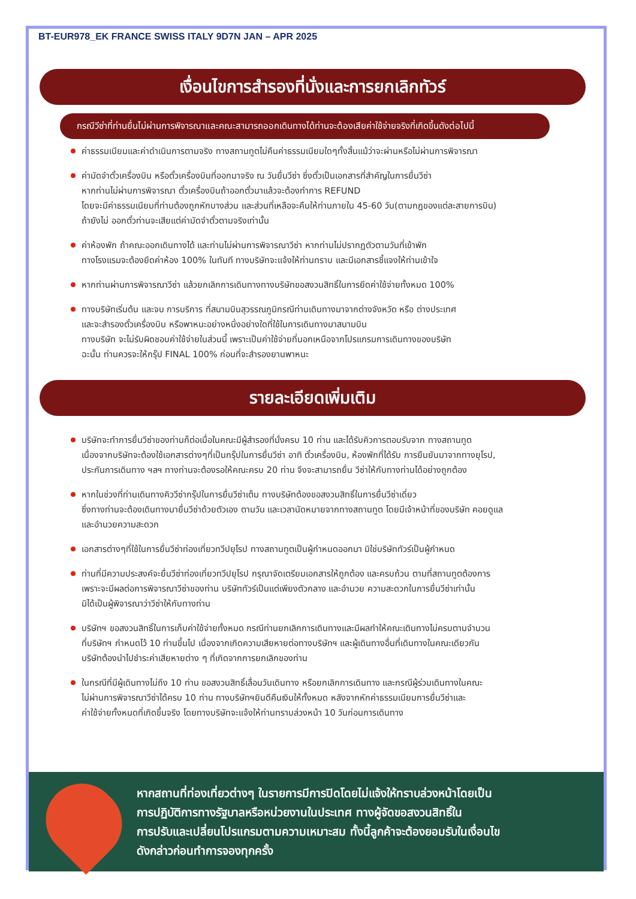BT-EUR978_EK FRANCE SWISS ITALY 9D7N JAN – APR 2025
เงื่อนไขการสำรองที่นั่งและการยกเลิกทัวร์
กรณีวีซ่าที่ท่านยื่นไม่ผ่านการพิจารณาและคณะสามารถออกเดินทางได้ท่านจะต้องเสียค่าใช้จ่ายจริงที่เกิดขึ้นดังต่อไปนี้
ค่าธรรมเนียมและค่าดำเนินการตามจริง ทางสถานทูตไม่คืนค่าธรรมเนียมใดๆทั้งสิ้นแม้ว่าจะผ่านหรือไม่ผ่านการพิจารณา
ค่ามัดจำตั๋วเครื่องบิน หรือตั๋วเครื่องบินที่ออกมาจริง ณ วันยื่นวีซ่า ซึ่งตั๋วเป็นเอกสารที่สำคัญในการยื่นวีซ่า
หากท่านไม่ผ่านการพิจารณา ตั๋วเครื่องบินถ้าออกตั๋วมาแล้วจะต้องทำการ REFUND
โดยจะมีค่าธรรมเนียมที่ท่านต้องถูกหักบางส่วน และส่วนที่เหลือจะคืนให้ท่านภายใน 45-60 วัน(ตามกฎของแต่ละสายการบิน)
ถ้ายังไม่ ออกตั๋วท่านจะเสียแต่ค่ามัดจำตั๋วตามจริงเท่านั้น
ค่าห้องพัก ถ้าคณะออกเดินทางได้ และท่านไม่ผ่านการพิจารณาวีซ่า หากท่านไม่ปรากฏตัวตามวันที่เข้าพัก
ทางโรงแรมจะต้องยึดค่าห้อง 100% ในทันที ทางบริษัทจะแจ้งให้ท่านทราบ และมีเอกสารชี้แจงให้ท่านเข้าใจ
หากท่านผ่านการพิจารณาวีซ่า แล้วยกเลิกการเดินทางทางบริษัทขอสงวนสิทธิ์ในการยึดค่าใช้จ่ายทั้งหมด 100%
ทางบริษัทเริ่มต้น และจบ การบริการ ที่สนามบินสุวรรณภูมิกรณีท่านเดินทางมาจากต่างจังหวัด หรือ ต่างประเทศ
และจะสำรองตั๋วเครื่องบิน หรือพาหนะอย่างหนึ่งอย่างใดที่ใช้ในการเดินทางมาสนามบิน
ทางบริษัท จะไม่รับผิดชอบค่าใช้จ่ายในส่วนนี้ เพราะเป็นค่าใช้จ่ายที่นอกเหนือจากโปรแกรมการเดินทางของบริษัท
ฉะนั้น ท่านควรจะให้กรุ๊ป FINAL 100% ก่อนที่จะสำรองยานพาหนะ
รายละเอียดเพิ่มเติม
บริษัทจะทำการยื่นวีซ่าของท่านก็ต่อเมื่อในคณะมีผู้สำรองที่นั่งครบ 10 ท่าน และได้รับคิวการตอบรับจาก ทางสถานทูต
เนื่องจากบริษัทจะต้องใช้เอกสารต่างๆที่เป็นกรุ๊ปในการยื่นวีซ่า อาทิ ตั๋วเครื่องบิน, ห้องพักที่ได้รับ การยืนยันมาจากทางยุโรป,
ประกันการเดินทาง ฯลฯ ทางท่านจะต้องรอให้คณะครบ 20 ท่าน จึงจะสามารถยื่น วีซ่าให้กับทางท่านได้อย่างถูกต้อง
หากในช่วงที่ท่านเดินทางคิววีซ่ากรุ๊ปในการยื่นวีซ่าเต็ม ทางบริษัทต้องขอสงวนสิทธิ์ในการยื่นวีซ่าเดี่ยว
ซึ่งทางท่านจะต้องเดินทางมายื่นวีซ่าด้วยตัวเอง ตามวัน และเวลานัดหมายจากทางสถานทูต โดยมีเจ้าหน้าที่ของบริษัท คอยดูแล
และอำนวยความสะดวก
เอกสารต่างๆที่ใช้ในการยื่นวีซ่าท่องเที่ยวทวีปยุโรป ทางสถานทูตเป็นผู้กำหนดออกมา มิใช่บริษัททัวร์เป็นผู้กำหนด
ท่านที่มีความประสงค์จะยื่นวีซ่าท่องเที่ยวทวีปยุโรป กรุณาจัดเตรียมเอกสารให้ถูกต้อง และครบถ้วน ตามที่สถานทูตต้องการ
เพราะจะมีผลต่อการพิจารณาวีซ่าของท่าน บริษัททัวร์เป็นแต่เพียงตัวกลาง และอำนวย ความสะดวกในการยื่นวีซ่าเท่านั้น
มิได้เป็นผู้พิจารณาว่าวีซ่าให้กับทางท่าน
บริษัทฯ ขอสงวนสิทธิ์ในการเก็บค่าใช้จ่ายทั้งหมด กรณีท่านยกเลิกการเดินทางและมีผลทำให้คณะเดินทางไม่ครบตามจำนวน
ที่บริษัทฯ กำหนดไว้ 10 ท่านขึ้นไป เนื่องจากเกิดความเสียหายต่อทางบริษัทฯ และผู้เดินทางอื่นที่เดินทางในคณะเดียวกัน
บริษัทต้องนำไปชำระค่าเสียหายต่าง ๆ ที่เกิดจากการยกเลิกของท่าน
ในกรณีที่มีผู้เดินทางไม่ถึง 10 ท่าน ขอสงวนสิทธิ์เลื่อนวันเดินทาง หรือยกเลิกการเดินทาง และกรณีผู้ร่วมเดินทางในคณะ
ไม่ผ่านการพิจารณาวีซ่าได้ครบ 10 ท่าน ทางบริษัทฯยินดีคืนเงินให้ทั้งหมด หลังจากหักค่าธรรมเนียมการยื่นวีซ่าและ
ค่าใช้จ่ายทั้งหมดที่เกิดขึ้นจริง โดยทางบริษัทจะแจ้งให้ท่านทราบล่วงหน้า 10 วันก่อนการเดินทาง
หากสถานที่ท่องเที่ยวต่างๆ ในรายการมีการปิดโดยไม่แจ้งให้ทราบล่วงหน้าโดยเป็น
การปฏิบัติการทางรัฐบาลหรือหน่วยงานในประเทศ ทางผู้จัดขอสงวนสิทธิ์ใน
การปรับและเปลี่ยนโปรแกรมตามความเหมาะสม ทั้งนี้ลูกค้าจะต้องยอมรับในเงื่อนไข
ดังกล่าวก่อนทำการจองทุกครั้ง